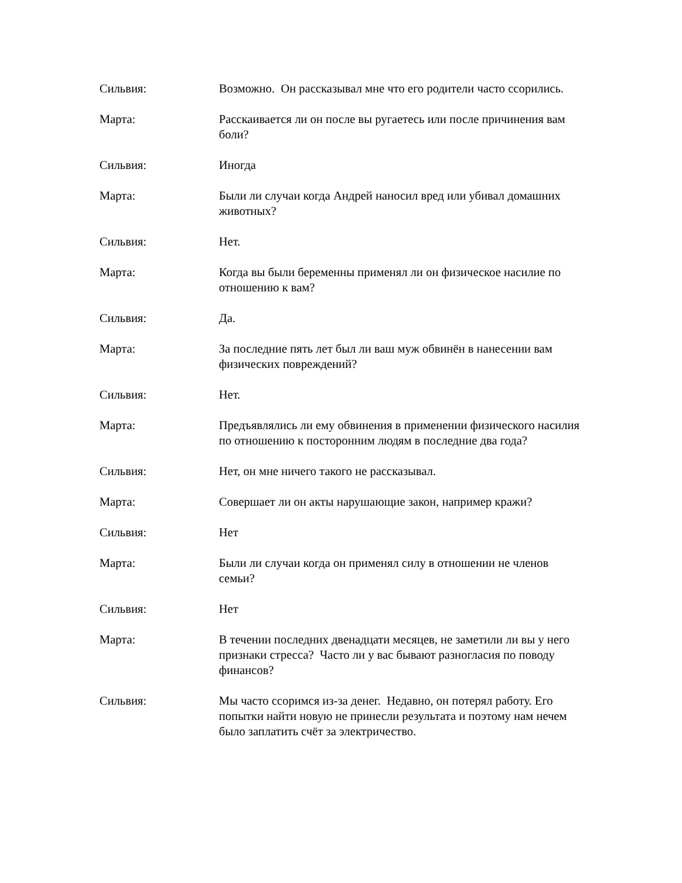Сильвия: Возможно. Он рассказывал мне что его родители часто ссорились.
Марта: Расскаивается ли он после вы ругаетесь или после причинения вам боли?
Сильвия: Иногда
Марта: Были ли случаи когда Андрей наносил вред или убивал домашних животных?
Сильвия: Нет.
Марта: Когда вы были беременны применял ли он физическое насилие по отношению к вам?
Сильвия: Да.
Марта: За последние пять лет был ли ваш муж обвинён в нанесении вам физических повреждений?
Сильвия: Нет.
Марта: Предъявлялись ли ему обвинения в применении физического насилия по отношению к посторонним людям в последние два года?
Сильвия: Нет, он мне ничего такого не рассказывал.
Марта: Совершает ли он акты нарушающие закон, например кражи?
Сильвия: Нет
Марта: Были ли случаи когда он применял силу в отношении не членов семьи?
Сильвия: Нет
Марта: В течении последних двенадцати месяцев, не заметили ли вы у него признаки стресса? Часто ли у вас бывают разногласия по поводу финансов?
Сильвия: Мы часто ссоримся из-за денег. Недавно, он потерял работу. Его попытки найти новую не принесли результата и поэтому нам нечем было заплатить счёт за электричество.